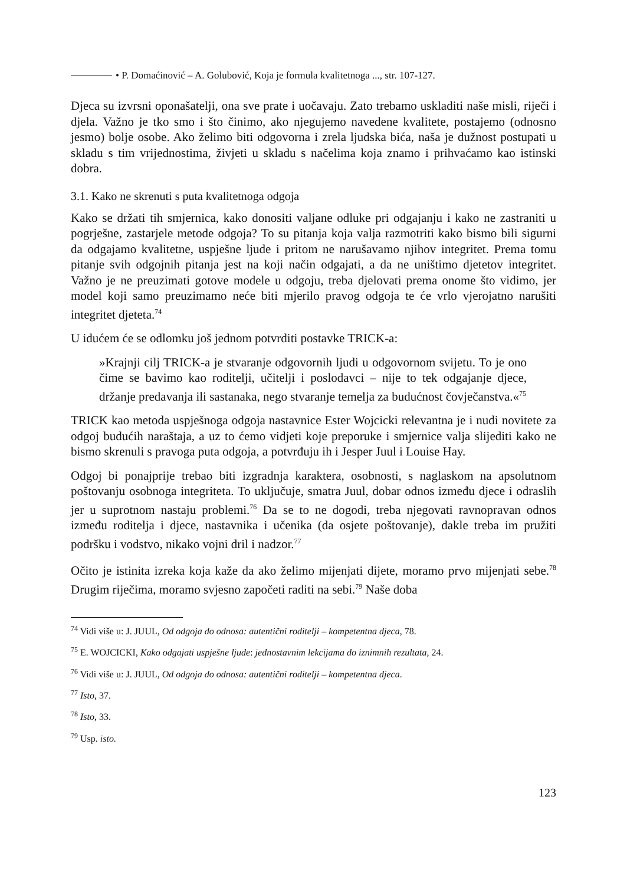• P. Domaćinović – A. Golubović, Koja je formula kvalitetnoga ..., str. 107-127.
Djeca su izvrsni oponašatelji, ona sve prate i uočavaju. Zato trebamo uskladiti naše misli, riječi i djela. Važno je tko smo i što činimo, ako njegujemo navedene kvalitete, postajemo (odnosno jesmo) bolje osobe. Ako želimo biti odgovorna i zrela ljudska bića, naša je dužnost postupati u skladu s tim vrijednostima, živjeti u skladu s načelima koja znamo i prihvaćamo kao istinski dobra.
3.1. Kako ne skrenuti s puta kvalitetnoga odgoja
Kako se držati tih smjernica, kako donositi valjane odluke pri odgajanju i kako ne zastraniti u pogrješne, zastarjele metode odgoja? To su pitanja koja valja razmotriti kako bismo bili sigurni da odgajamo kvalitetne, uspješne ljude i pritom ne narušavamo njihov integritet. Prema tomu pitanje svih odgojnih pitanja jest na koji način odgajati, a da ne uništimo djetetov integritet. Važno je ne preuzimati gotove modele u odgoju, treba djelovati prema onome što vidimo, jer model koji samo preuzimamo neće biti mjerilo pravog odgoja te će vrlo vjerojatno narušiti integritet djeteta.<sup>74</sup>
U idućem će se odlomku još jednom potvrditi postavke TRICK-a:
»Krajnji cilj TRICK-a je stvaranje odgovornih ljudi u odgovornom svijetu. To je ono čime se bavimo kao roditelji, učitelji i poslodavci – nije to tek odgajanje djece, držanje predavanja ili sastanaka, nego stvaranje temelja za budućnost čovječanstva.«<sup>75</sup>
TRICK kao metoda uspješnoga odgoja nastavnice Ester Wojcicki relevantna je i nudi novitete za odgoj budućih naraštaja, a uz to ćemo vidjeti koje preporuke i smjernice valja slijediti kako ne bismo skrenuli s pravoga puta odgoja, a potvrđuju ih i Jesper Juul i Louise Hay.
Odgoj bi ponajprije trebao biti izgradnja karaktera, osobnosti, s naglaskom na apsolutnom poštovanju osobnoga integriteta. To uključuje, smatra Juul, dobar odnos između djece i odraslih jer u suprotnom nastaju problemi.<sup>76</sup> Da se to ne dogodi, treba njegovati ravnopravan odnos između roditelja i djece, nastavnika i učenika (da osjete poštovanje), dakle treba im pružiti podršku i vodstvo, nikako vojni dril i nadzor.<sup>77</sup>
Očito je istinita izreka koja kaže da ako želimo mijenjati dijete, moramo prvo mijenjati sebe.<sup>78</sup> Drugim riječima, moramo svjesno započeti raditi na sebi.<sup>79</sup> Naše doba
<sup>74</sup> Vidi više u: J. JUUL, Od odgoja do odnosa: autentični roditelji – kompetentna djeca, 78.
<sup>75</sup> E. WOJCICKI, Kako odgajati uspješne ljude: jednostavnim lekcijama do iznimnih rezultata, 24.
<sup>76</sup> Vidi više u: J. JUUL, Od odgoja do odnosa: autentični roditelji – kompetentna djeca.
<sup>77</sup> Isto, 37.
<sup>78</sup> Isto, 33.
<sup>79</sup> Usp. isto.
123